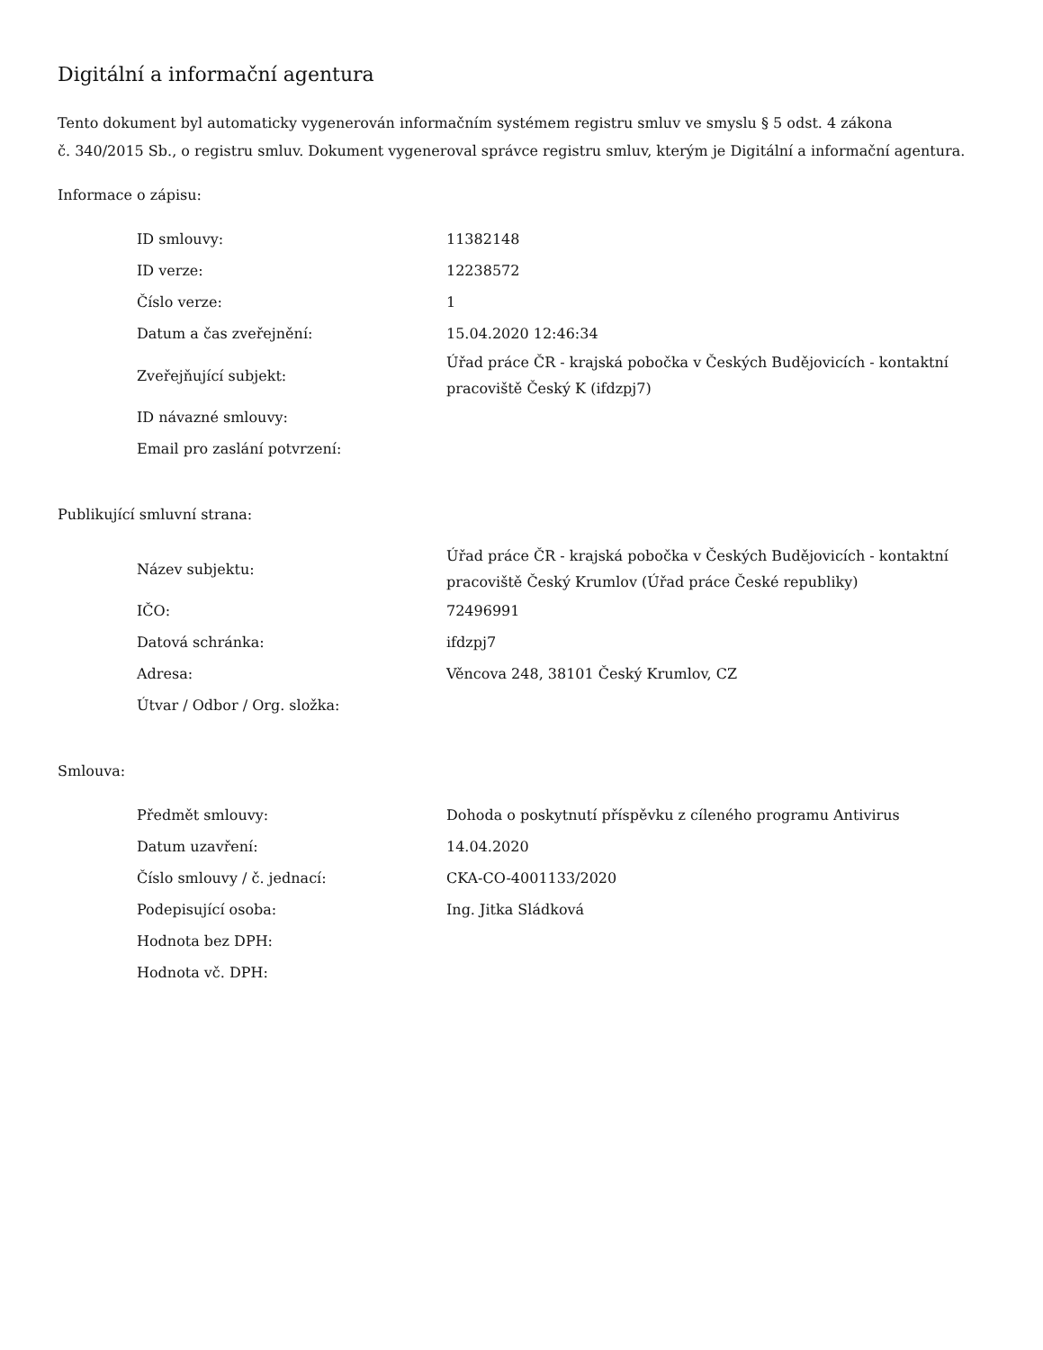Digitální a informační agentura
Tento dokument byl automaticky vygenerován informačním systémem registru smluv ve smyslu § 5 odst. 4 zákona
č. 340/2015 Sb., o registru smluv. Dokument vygeneroval správce registru smluv, kterým je Digitální a informační agentura.
Informace o zápisu:
| ID smlouvy: | 11382148 |
| ID verze: | 12238572 |
| Číslo verze: | 1 |
| Datum a čas zveřejnění: | 15.04.2020 12:46:34 |
| Zveřejňující subjekt: | Úřad práce ČR - krajská pobočka v Českých Budějovicích - kontaktní pracoviště Český K (ifdzpj7) |
| ID návazné smlouvy: | |
| Email pro zaslání potvrzení: | |
Publikující smluvní strana:
| Název subjektu: | Úřad práce ČR - krajská pobočka v Českých Budějovicích - kontaktní pracoviště Český Krumlov (Úřad práce České republiky) |
| IČO: | 72496991 |
| Datová schránka: | ifdzpj7 |
| Adresa: | Věncova 248, 38101 Český Krumlov, CZ |
| Útvar / Odbor / Org. složka: | |
Smlouva:
| Předmět smlouvy: | Dohoda o poskytnutí příspěvku z cíleného programu Antivirus |
| Datum uzavření: | 14.04.2020 |
| Číslo smlouvy / č. jednací: | CKA-CO-4001133/2020 |
| Podepisující osoba: | Ing. Jitka Sládková |
| Hodnota bez DPH: | |
| Hodnota vč. DPH: | |